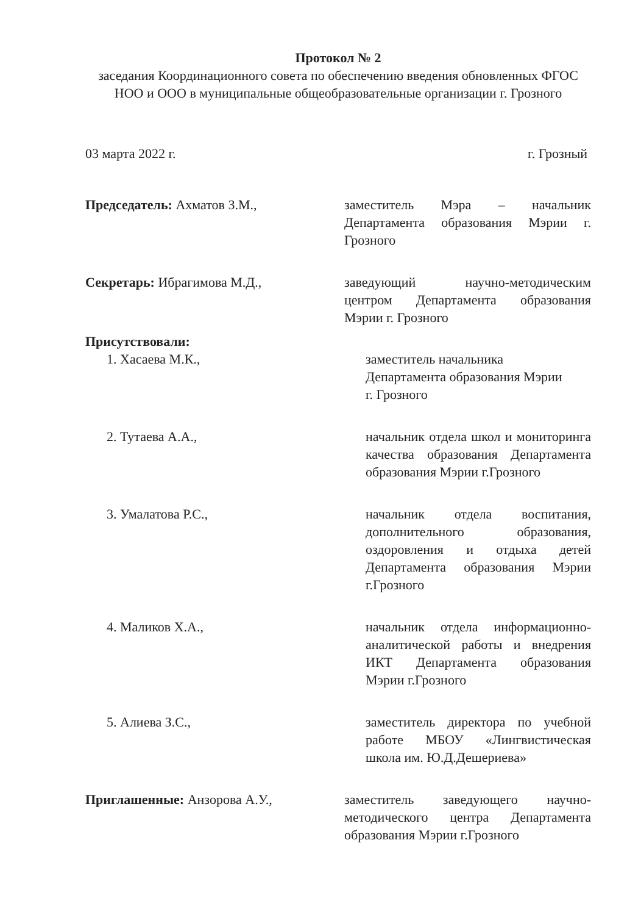Протокол № 2
заседания Координационного совета по обеспечению введения обновленных ФГОС НОО и ООО в муниципальные общеобразовательные организации г. Грозного
03 марта 2022 г. г. Грозный
Председатель: Ахматов З.М., заместитель Мэра – начальник Департамента образования Мэрии г. Грозного
Секретарь: Ибрагимова М.Д., заведующий научно-методическим центром Департамента образования Мэрии г. Грозного
Присутствовали:
1. Хасаева М.К., заместитель начальника
Департамента образования Мэрии
г. Грозного
2. Тутаева А.А., начальник отдела школ и мониторинга качества образования Департамента образования Мэрии г.Грозного
3. Умалатова Р.С., начальник отдела воспитания, дополнительного образования, оздоровления и отдыха детей Департамента образования Мэрии г.Грозного
4. Маликов Х.А., начальник отдела информационно-аналитической работы и внедрения ИКТ Департамента образования Мэрии г.Грозного
5. Алиева З.С., заместитель директора по учебной работе МБОУ «Лингвистическая школа им. Ю.Д.Дешериева»
Приглашенные: Анзорова А.У., заместитель заведующего научно-методического центра Департамента образования Мэрии г.Грозного